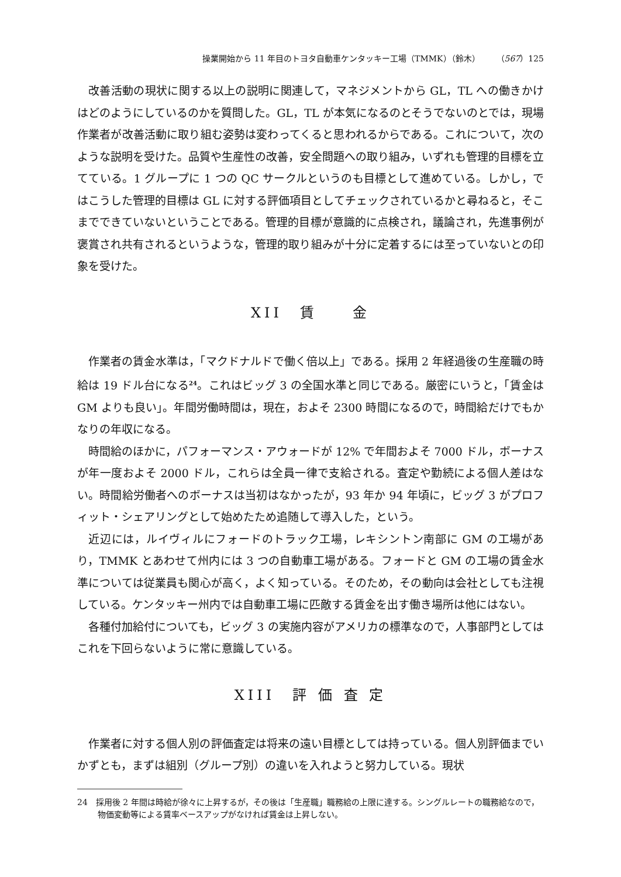操業開始から 11 年目のトヨタ自動車ケンタッキー工場（TMMK）（鈴木）　　　（567）125
改善活動の現状に関する以上の説明に関連して，マネジメントから GL，TL への働きかけはどのようにしているのかを質問した。GL，TL が本気になるのとそうでないのとでは，現場作業者が改善活動に取り組む姿勢は変わってくると思われるからである。これについて，次のような説明を受けた。品質や生産性の改善，安全問題への取り組み，いずれも管理的目標を立てている。1 グループに 1 つの QC サークルというのも目標として進めている。しかし，ではこうした管理的目標は GL に対する評価項目としてチェックされているかと尋ねると，そこまでできていないということである。管理的目標が意識的に点検され，議論され，先進事例が褒賞され共有されるというような，管理的取り組みが十分に定着するには至っていないとの印象を受けた。
XII　賃　　金
作業者の賃金水準は，「マクドナルドで働く倍以上」である。採用 2 年経過後の生産職の時給は 19 ドル台になる<sup>24</sup>。これはビッグ 3 の全国水準と同じである。厳密にいうと，「賃金は GM よりも良い」。年間労働時間は，現在，およそ 2300 時間になるので，時間給だけでもかなりの年収になる。
時間給のほかに，パフォーマンス・アウォードが 12% で年間およそ 7000 ドル，ボーナスが年一度およそ 2000 ドル，これらは全員一律で支給される。査定や勤続による個人差はない。時間給労働者へのボーナスは当初はなかったが，93 年か 94 年頃に，ビッグ 3 がプロフィット・シェアリングとして始めたため追随して導入した，という。
近辺には，ルイヴィルにフォードのトラック工場，レキシントン南部に GM の工場があり，TMMK とあわせて州内には 3 つの自動車工場がある。フォードと GM の工場の賃金水準については従業員も関心が高く，よく知っている。そのため，その動向は会社としても注視している。ケンタッキー州内では自動車工場に匹敵する賃金を出す働き場所は他にはない。
各種付加給付についても，ビッグ 3 の実施内容がアメリカの標準なので，人事部門としてはこれを下回らないように常に意識している。
XIII　評 価 査 定
作業者に対する個人別の評価査定は将来の遠い目標としては持っている。個人別評価までいかずとも，まずは組別（グループ別）の違いを入れようと努力している。現状
24　採用後 2 年間は時給が徐々に上昇するが，その後は「生産職」職務給の上限に達する。シングルレートの職務給なので，物価変動等による賃率ベースアップがなければ賃金は上昇しない。